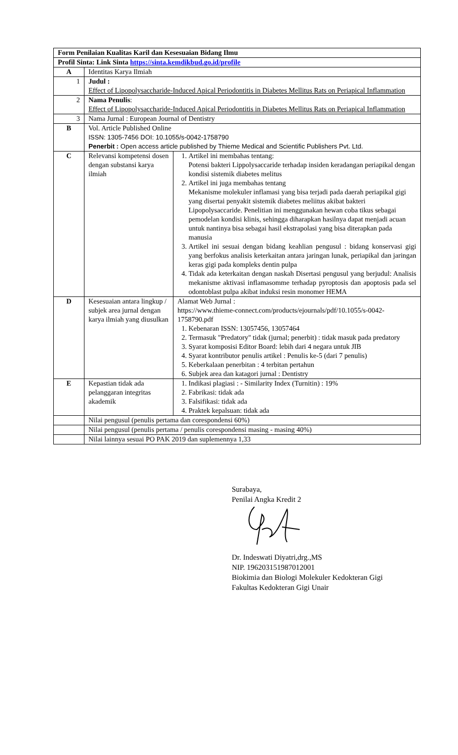| Form Penilaian Kualitas Karil dan Kesesuaian Bidang Ilmu | | |
| --- | --- | --- |
| Profil Sinta: Link Sinta https://sinta.kemdikbud.go.id/profile | | |
| A | Identitas Karya Ilmiah | |
| 1 | Judul : Effect of Lipopolysaccharide-Induced Apical Periodontitis in Diabetes Mellitus Rats on Periapical Inflammation | |
| 2 | Nama Penulis : Effect of Lipopolysaccharide-Induced Apical Periodontitis in Diabetes Mellitus Rats on Periapical Inflammation | |
| 3 | Nama Jurnal : European Journal of Dentistry | |
| B | Vol. Article Published Online ISSN: 1305-7456 DOI: 10.1055/s-0042-1758790 Penerbit : Open access article published by Thieme Medical and Scientific Publishers Pvt. Ltd. | |
| C | Relevansi kompetensi dosen dengan substansi karya ilmiah | 1. Artikel ini membahas tentang: Potensi bakteri Lippolysaccaride terhadap insiden keradangan periapikal dengan kondisi sistemik diabetes melitus 2. Artikel ini juga membahas tentang Mekanisme molekuler inflamasi yang bisa terjadi pada daerah periapikal gigi yang disertai penyakit sistemik diabetes meliitus akibat bakteri Lipopolysaccaride. Penelitian ini menggunakan hewan coba tikus sebagai pemodelan kondisi klinis, sehingga diharapkan hasilnya dapat menjadi acuan untuk nantinya bisa sebagai hasil ekstrapolasi yang bisa diterapkan pada manusia 3. Artikel ini sesuai dengan bidang keahlian pengusul : bidang konservasi gigi yang berfokus analisis keterkaitan antara jaringan lunak, periapikal dan jaringan keras gigi pada kompleks dentin pulpa 4. Tidak ada keterkaitan dengan naskah Disertasi pengusul yang berjudul: Analisis mekanisme aktivasi inflamasomme terhadap pyroptosis dan apoptosis pada sel odontoblast pulpa akibat induksi resin monomer HEMA |
| D | Kesesuaian antara lingkup / subjek area jurnal dengan karya ilmiah yang diusulkan | Alamat Web Jurnal : https://www.thieme-connect.com/products/ejournals/pdf/10.1055/s-0042-1758790.pdf 1. Kebenaran ISSN: 13057456, 13057464 2. Termasuk "Predatory" tidak (jurnal; penerbit) : tidak masuk pada predatory 3. Syarat komposisi Editor Board: lebih dari 4 negara untuk JIB 4. Syarat kontributor penulis artikel : Penulis ke-5 (dari 7 penulis) 5. Keberkalaan penerbitan : 4 terbitan pertahun 6. Subjek area dan katagori jurnal : Dentistry |
| E | Kepastian tidak ada pelanggaran integritas akademik | 1. Indikasi plagiasi : - Similarity Index (Turnitin) : 19% 2. Fabrikasi: tidak ada 3. Falsifikasi: tidak ada 4. Praktek kepalsuan: tidak ada |
| | Nilai pengusul (penulis pertama dan corespondensi 60%) | |
| | Nilai pengusul (penulis pertama / penulis corespondensi masing - masing 40%) | |
| | Nilai lainnya sesuai PO PAK 2019 dan suplemennya 1,33 | |
Surabaya,
Penilai Angka Kredit 2
Dr. Indeswati Diyatri,drg.,MS
NIP. 196203151987012001
Biokimia dan Biologi Molekuler Kedokteran Gigi
Fakultas Kedokteran Gigi Unair